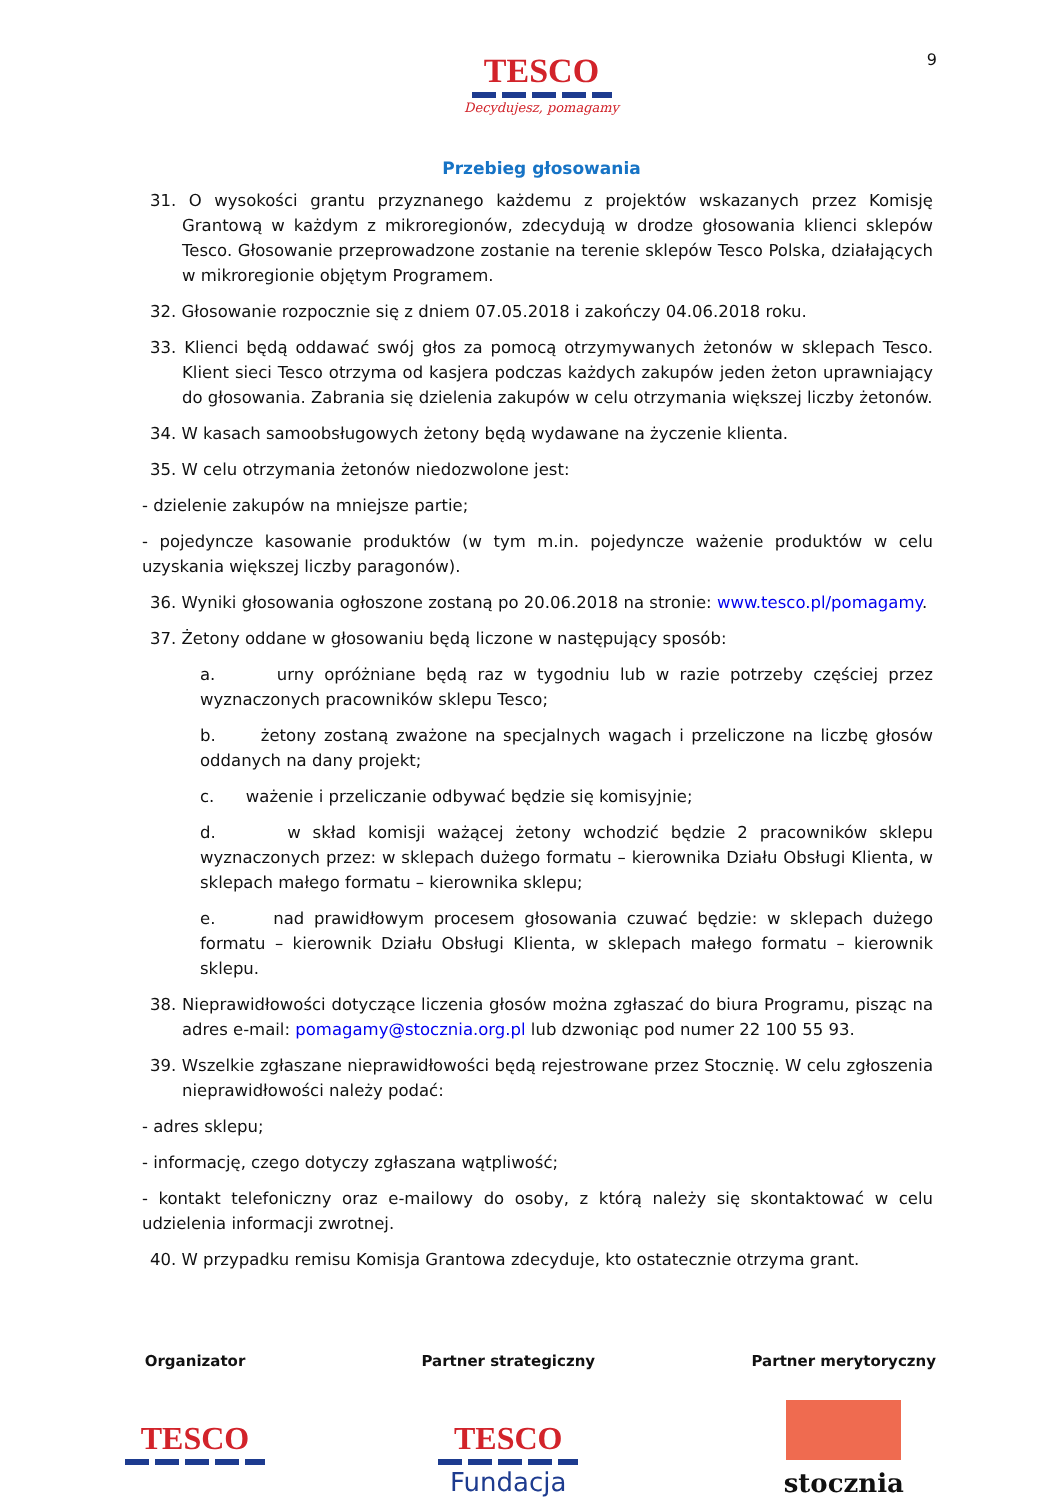9
TESCO
Decydujesz, pomagamy
Przebieg głosowania
31. O wysokości grantu przyznanego każdemu z projektów wskazanych przez Komisję Grantową w każdym z mikroregionów, zdecydują w drodze głosowania klienci sklepów Tesco. Głosowanie przeprowadzone zostanie na terenie sklepów Tesco Polska, działających w mikroregionie objętym Programem.
32. Głosowanie rozpocznie się z dniem 07.05.2018 i zakończy 04.06.2018 roku.
33. Klienci będą oddawać swój głos za pomocą otrzymywanych żetonów w sklepach Tesco. Klient sieci Tesco otrzyma od kasjera podczas każdych zakupów jeden żeton uprawniający do głosowania. Zabrania się dzielenia zakupów w celu otrzymania większej liczby żetonów.
34. W kasach samoobsługowych żetony będą wydawane na życzenie klienta.
35. W celu otrzymania żetonów niedozwolone jest:
- dzielenie zakupów na mniejsze partie;
- pojedyncze kasowanie produktów (w tym m.in. pojedyncze ważenie produktów w celu uzyskania większej liczby paragonów).
36. Wyniki głosowania ogłoszone zostaną po 20.06.2018 na stronie: www.tesco.pl/pomagamy.
37. Żetony oddane w głosowaniu będą liczone w następujący sposób:
a. urny opróżniane będą raz w tygodniu lub w razie potrzeby częściej przez wyznaczonych pracowników sklepu Tesco;
b. żetony zostaną zważone na specjalnych wagach i przeliczone na liczbę głosów oddanych na dany projekt;
c. ważenie i przeliczanie odbywać będzie się komisyjnie;
d. w skład komisji ważącej żetony wchodzić będzie 2 pracowników sklepu wyznaczonych przez: w sklepach dużego formatu – kierownika Działu Obsługi Klienta, w sklepach małego formatu – kierownika sklepu;
e. nad prawidłowym procesem głosowania czuwać będzie: w sklepach dużego formatu – kierownik Działu Obsługi Klienta, w sklepach małego formatu – kierownik sklepu.
38. Nieprawidłowości dotyczące liczenia głosów można zgłaszać do biura Programu, pisząc na adres e-mail: pomagamy@stocznia.org.pl lub dzwoniąc pod numer 22 100 55 93.
39. Wszelkie zgłaszane nieprawidłowości będą rejestrowane przez Stocznię. W celu zgłoszenia nieprawidłowości należy podać:
- adres sklepu;
- informację, czego dotyczy zgłaszana wątpliwość;
- kontakt telefoniczny oraz e-mailowy do osoby, z którą należy się skontaktować w celu udzielenia informacji zwrotnej.
40. W przypadku remisu Komisja Grantowa zdecyduje, kto ostatecznie otrzyma grant.
Organizator
TESCO
Partner strategiczny
TESCO
Fundacja
Partner merytoryczny
stocznia